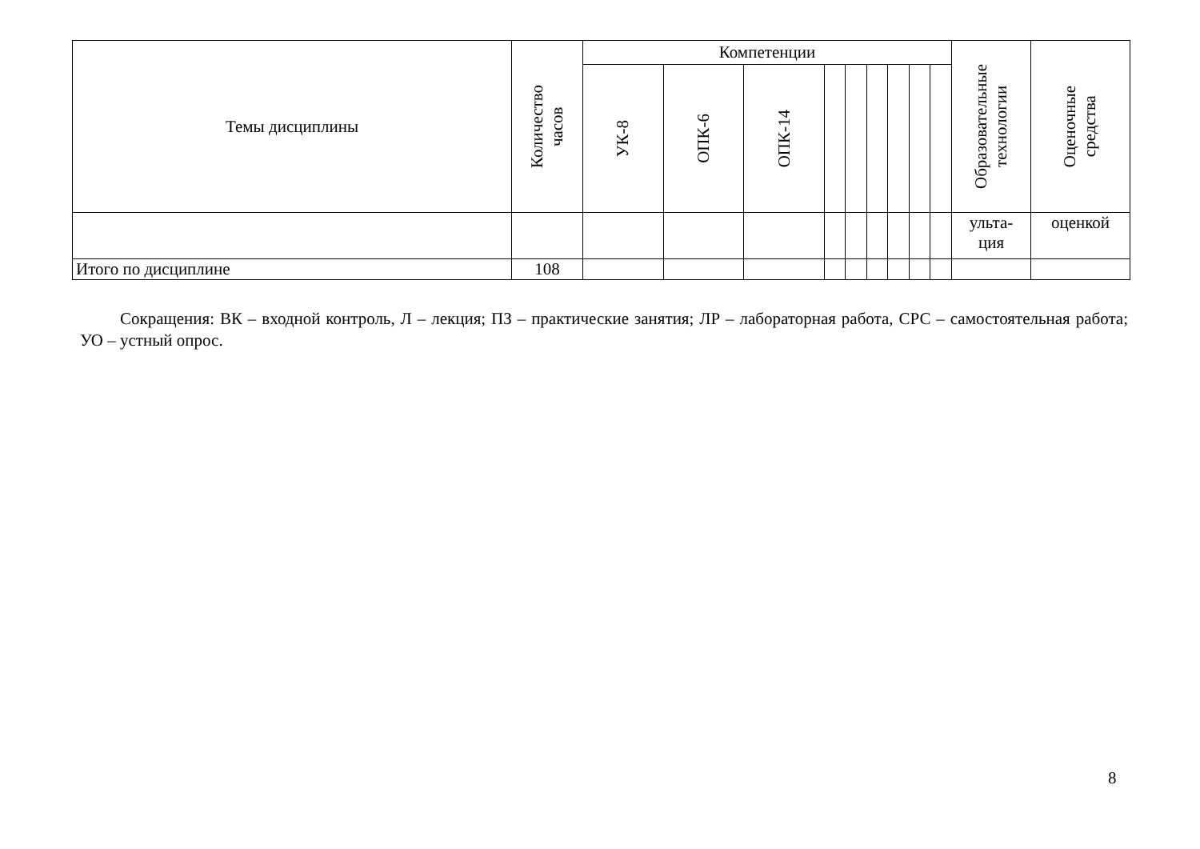| Темы дисциплины | Количество часов | Компетенции | | | | | | | | | Образовательные технологии | Оценочные средства |
| --- | --- | --- | --- | --- | --- | --- | --- | --- | --- | --- | --- | --- |
| | | УК-8 | ОПК-6 | ОПК-14 | | | | | | | | |
| | | | | | | | | | | | ульта- ция | оценкой |
| Итого по дисциплине | 108 | | | | | | | | | | | |
Сокращения: ВК – входной контроль, Л – лекция; ПЗ – практические занятия; ЛР – лабораторная работа, СРС – самостоятельная работа; УО – устный опрос.
8